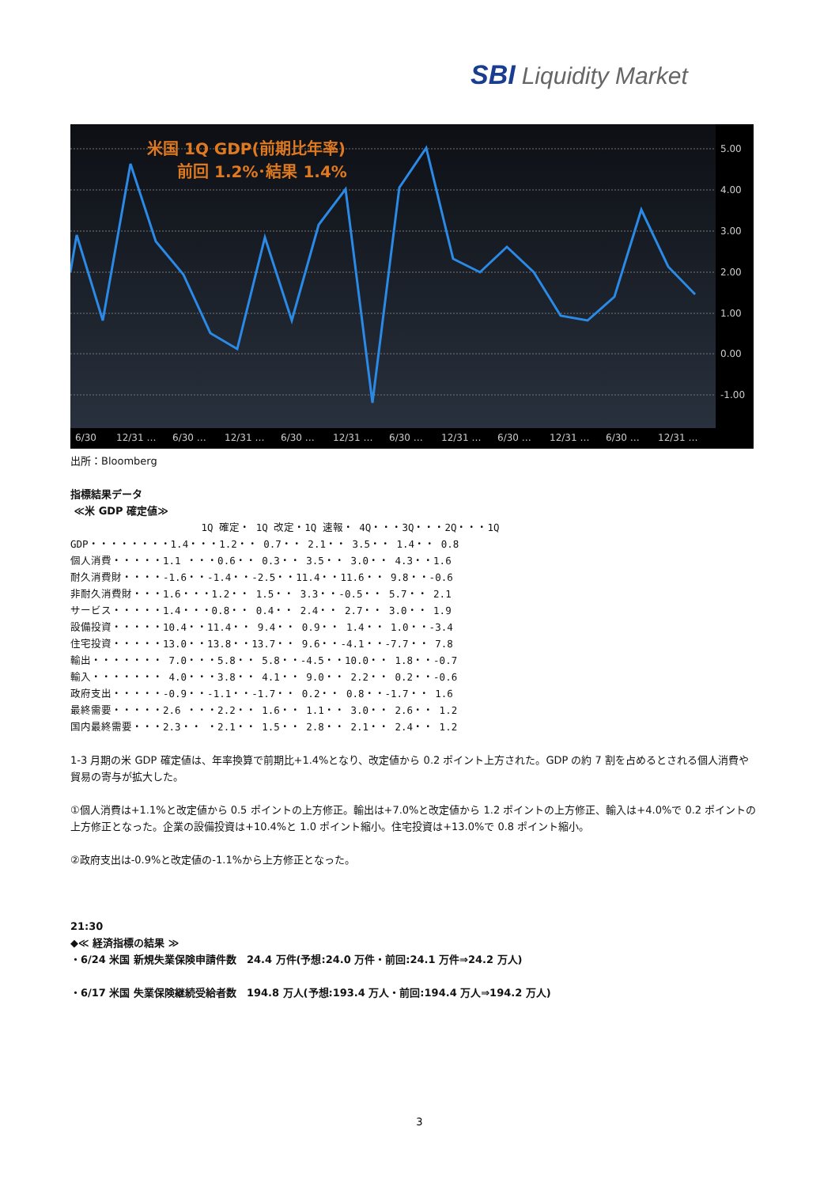SBI Liquidity Market
米国 1Q GDP(前期比年率)
前回 1.2%･結果 1.4%
5.00
4.00
3.00
2.00
1.00
0.00
-1.00
6/30
12/31 …
6/30 …
12/31 …
6/30 …
12/31 …
6/30 …
12/31 …
6/30 …
12/31 …
6/30 …
12/31 …
出所：Bloomberg
指標結果データ
≪米 GDP 確定値≫
                      1Q 確定・ 1Q 改定・1Q 速報・ 4Q・・・3Q・・・2Q・・・1Q
GDP・・・・・・・・1.4・・・1.2・・ 0.7・・ 2.1・・ 3.5・・ 1.4・・ 0.8
個人消費・・・・・1.1 ・・・0.6・・ 0.3・・ 3.5・・ 3.0・・ 4.3・・1.6
耐久消費財・・・・-1.6・・-1.4・・-2.5・・11.4・・11.6・・ 9.8・・-0.6
非耐久消費財・・・1.6・・・1.2・・ 1.5・・ 3.3・・-0.5・・ 5.7・・ 2.1
サービス・・・・・1.4・・・0.8・・ 0.4・・ 2.4・・ 2.7・・ 3.0・・ 1.9
設備投資・・・・・10.4・・11.4・・ 9.4・・ 0.9・・ 1.4・・ 1.0・・-3.4
住宅投資・・・・・13.0・・13.8・・13.7・・ 9.6・・-4.1・・-7.7・・ 7.8
輸出・・・・・・・ 7.0・・・5.8・・ 5.8・・-4.5・・10.0・・ 1.8・・-0.7
輸入・・・・・・・ 4.0・・・3.8・・ 4.1・・ 9.0・・ 2.2・・ 0.2・・-0.6
政府支出・・・・・-0.9・・-1.1・・-1.7・・ 0.2・・ 0.8・・-1.7・・ 1.6
最終需要・・・・・2.6 ・・・2.2・・ 1.6・・ 1.1・・ 3.0・・ 2.6・・ 1.2
国内最終需要・・・2.3・・ ・2.1・・ 1.5・・ 2.8・・ 2.1・・ 2.4・・ 1.2
1-3 月期の米 GDP 確定値は、年率換算で前期比+1.4%となり、改定値から 0.2 ポイント上方された。GDP の約 7 割を占めるとされる個人消費や貿易の寄与が拡大した。
①個人消費は+1.1%と改定値から 0.5 ポイントの上方修正。輸出は+7.0%と改定値から 1.2 ポイントの上方修正、輸入は+4.0%で 0.2 ポイントの上方修正となった。企業の設備投資は+10.4%と 1.0 ポイント縮小。住宅投資は+13.0%で 0.8 ポイント縮小。
②政府支出は-0.9%と改定値の-1.1%から上方修正となった。
21:30
◆≪ 経済指標の結果 ≫
・6/24 米国 新規失業保険申請件数　24.4 万件(予想:24.0 万件・前回:24.1 万件⇒24.2 万人)
・6/17 米国 失業保険継続受給者数　194.8 万人(予想:193.4 万人・前回:194.4 万人⇒194.2 万人)
3